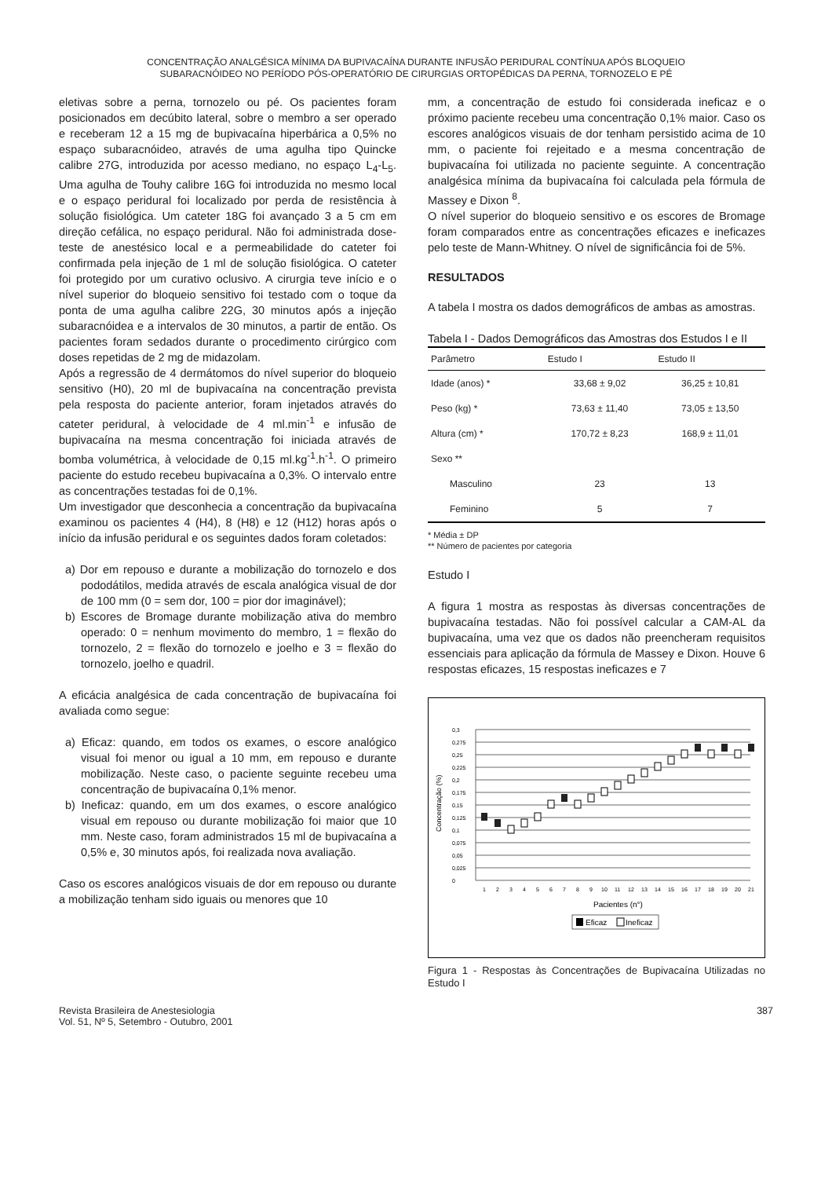CONCENTRAÇÃO ANALGÉSICA MÍNIMA DA BUPIVACAÍNA DURANTE INFUSÃO PERIDURAL CONTÍNUA APÓS BLOQUEIO
SUBARACNÓIDEO NO PERÍODO PÓS-OPERATÓRIO DE CIRURGIAS ORTOPÉDICAS DA PERNA, TORNOZELO E PÉ
eletivas sobre a perna, tornozelo ou pé. Os pacientes foram posicionados em decúbito lateral, sobre o membro a ser operado e receberam 12 a 15 mg de bupivacaína hiperbárica a 0,5% no espaço subaracnóideo, através de uma agulha tipo Quincke calibre 27G, introduzida por acesso mediano, no espaço L<sub>4</sub>-L<sub>5</sub>. Uma agulha de Touhy calibre 16G foi introduzida no mesmo local e o espaço peridural foi localizado por perda de resistência à solução fisiológica. Um cateter 18G foi avançado 3 a 5 cm em direção cefálica, no espaço peridural. Não foi administrada dose-teste de anestésico local e a permeabilidade do cateter foi confirmada pela injeção de 1 ml de solução fisiológica. O cateter foi protegido por um curativo oclusivo. A cirurgia teve início e o nível superior do bloqueio sensitivo foi testado com o toque da ponta de uma agulha calibre 22G, 30 minutos após a injeção subaracnóidea e a intervalos de 30 minutos, a partir de então. Os pacientes foram sedados durante o procedimento cirúrgico com doses repetidas de 2 mg de midazolam.
Após a regressão de 4 dermátomos do nível superior do bloqueio sensitivo (H0), 20 ml de bupivacaína na concentração prevista pela resposta do paciente anterior, foram injetados através do cateter peridural, à velocidade de 4 ml.min<sup>-1</sup> e infusão de bupivacaína na mesma concentração foi iniciada através de bomba volumétrica, à velocidade de 0,15 ml.kg<sup>-1</sup>.h<sup>-1</sup>. O primeiro paciente do estudo recebeu bupivacaína a 0,3%. O intervalo entre as concentrações testadas foi de 0,1%.
Um investigador que desconhecia a concentração da bupivacaína examinou os pacientes 4 (H4), 8 (H8) e 12 (H12) horas após o início da infusão peridural e os seguintes dados foram coletados:
a) Dor em repouso e durante a mobilização do tornozelo e dos pododátilos, medida através de escala analógica visual de dor de 100 mm (0 = sem dor, 100 = pior dor imaginável);
b) Escores de Bromage durante mobilização ativa do membro operado: 0 = nenhum movimento do membro, 1 = flexão do tornozelo, 2 = flexão do tornozelo e joelho e 3 = flexão do tornozelo, joelho e quadril.
A eficácia analgésica de cada concentração de bupivacaína foi avaliada como segue:
a) Eficaz: quando, em todos os exames, o escore analógico visual foi menor ou igual a 10 mm, em repouso e durante mobilização. Neste caso, o paciente seguinte recebeu uma concentração de bupivacaína 0,1% menor.
b) Ineficaz: quando, em um dos exames, o escore analógico visual em repouso ou durante mobilização foi maior que 10 mm. Neste caso, foram administrados 15 ml de bupivacaína a 0,5% e, 30 minutos após, foi realizada nova avaliação.
Caso os escores analógicos visuais de dor em repouso ou durante a mobilização tenham sido iguais ou menores que 10
mm, a concentração de estudo foi considerada ineficaz e o próximo paciente recebeu uma concentração 0,1% maior. Caso os escores analógicos visuais de dor tenham persistido acima de 10 mm, o paciente foi rejeitado e a mesma concentração de bupivacaína foi utilizada no paciente seguinte. A concentração analgésica mínima da bupivacaína foi calculada pela fórmula de Massey e Dixon <sup>8</sup>.
O nível superior do bloqueio sensitivo e os escores de Bromage foram comparados entre as concentrações eficazes e ineficazes pelo teste de Mann-Whitney. O nível de significância foi de 5%.
RESULTADOS
A tabela I mostra os dados demográficos de ambas as amostras.
Tabela I - Dados Demográficos das Amostras dos Estudos I e II
| Parâmetro | Estudo I | Estudo II |
| --- | --- | --- |
| Idade (anos) * | 33,68 ± 9,02 | 36,25 ± 10,81 |
| Peso (kg) * | 73,63 ± 11,40 | 73,05 ± 13,50 |
| Altura (cm) * | 170,72 ± 8,23 | 168,9 ± 11,01 |
| Sexo ** | | |
| Masculino | 23 | 13 |
| Feminino | 5 | 7 |
* Média ± DP
** Número de pacientes por categoria
Estudo I
A figura 1 mostra as respostas às diversas concentrações de bupivacaína testadas. Não foi possível calcular a CAM-AL da bupivacaína, uma vez que os dados não preencheram requisitos essenciais para aplicação da fórmula de Massey e Dixon. Houve 6 respostas eficazes, 15 respostas ineficazes e 7
0,3
0,275
0,25
0,225
0,2
0,175
0,15
0,125
0,1
0,075
0,05
0,025
0
Concentração (%)
123456789101112131415161718192021
Pacientes (n°)
Eficaz
Ineficaz
Figura 1 - Respostas às Concentrações de Bupivacaína Utilizadas no Estudo I
Revista Brasileira de Anestesiologia
Vol. 51, Nº 5, Setembro - Outubro, 2001
387